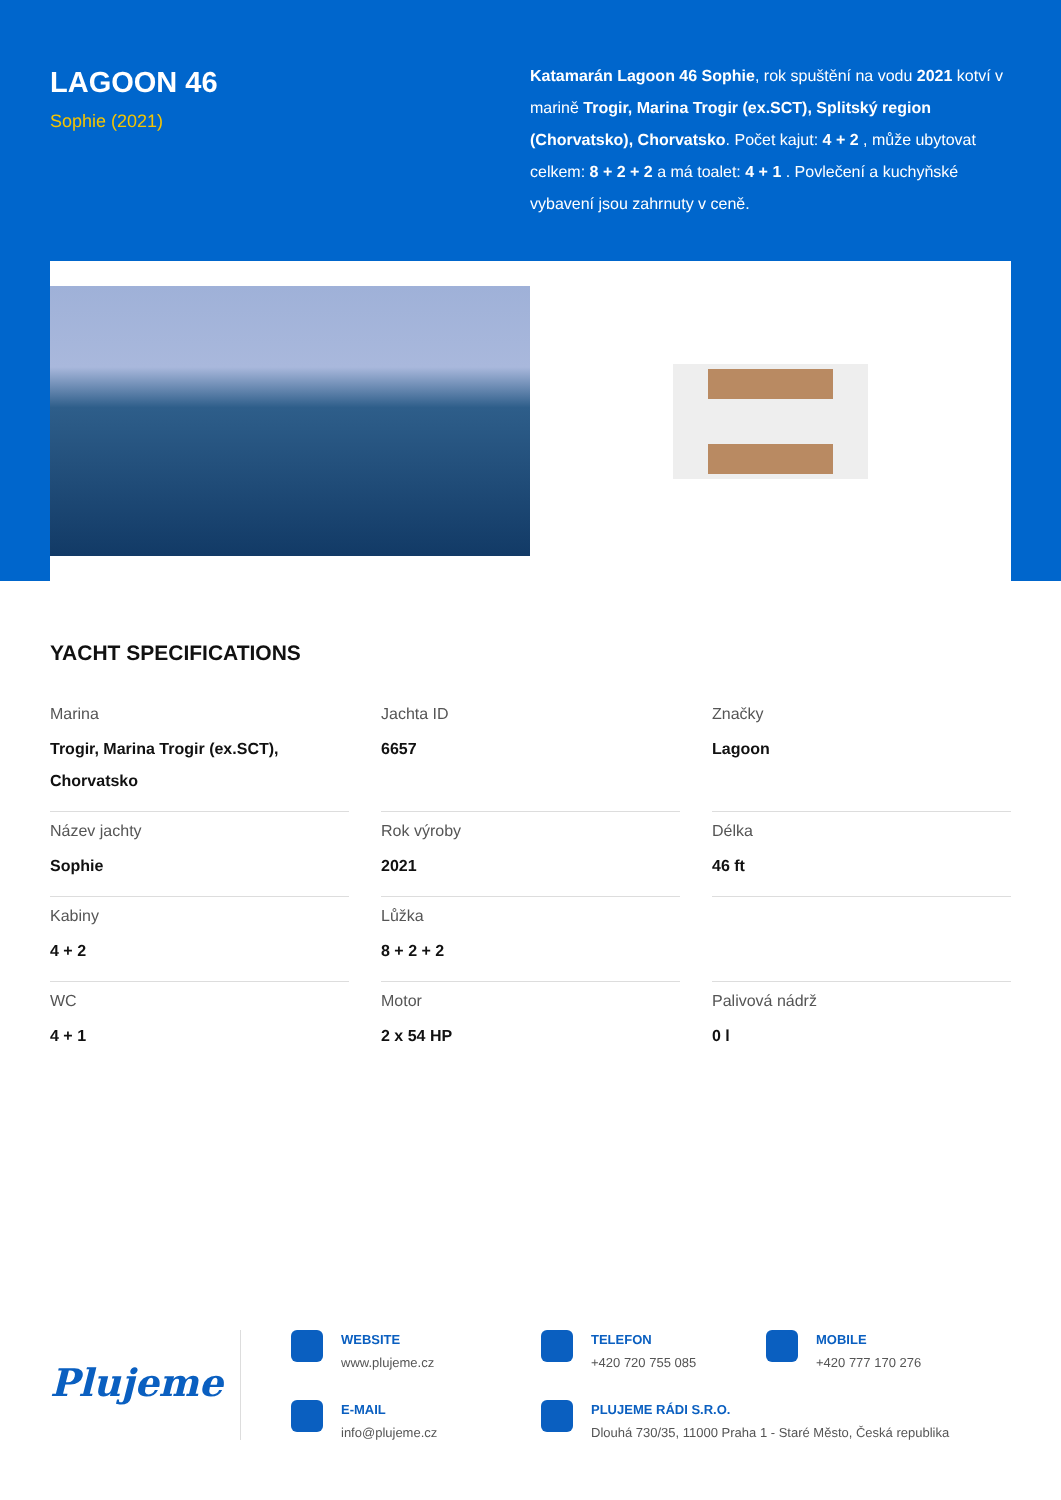LAGOON 46
Sophie (2021)
Katamarán Lagoon 46 Sophie, rok spuštění na vodu 2021 kotví v marině Trogir, Marina Trogir (ex.SCT), Splitský region (Chorvatsko), Chorvatsko. Počet kajut: 4 + 2 , může ubytovat celkem: 8 + 2 + 2 a má toalet: 4 + 1 . Povlečení a kuchyňské vybavení jsou zahrnuty v ceně.
YACHT SPECIFICATIONS
| Marina Trogir, Marina Trogir (ex.SCT), Chorvatsko | Jachta ID 6657 | Značky Lagoon |
| Název jachty Sophie | Rok výroby 2021 | Délka 46 ft |
| Kabiny 4 + 2 | Lůžka 8 + 2 + 2 | |
| WC 4 + 1 | Motor 2 x 54 HP | Palivová nádrž 0 l |
Plujeme
WEBSITE
www.plujeme.cz
TELEFON
+420 720 755 085
MOBILE
+420 777 170 276
E-MAIL
info@plujeme.cz
PLUJEME RÁDI S.R.O.
Dlouhá 730/35, 11000 Praha 1 - Staré Město, Česká republika